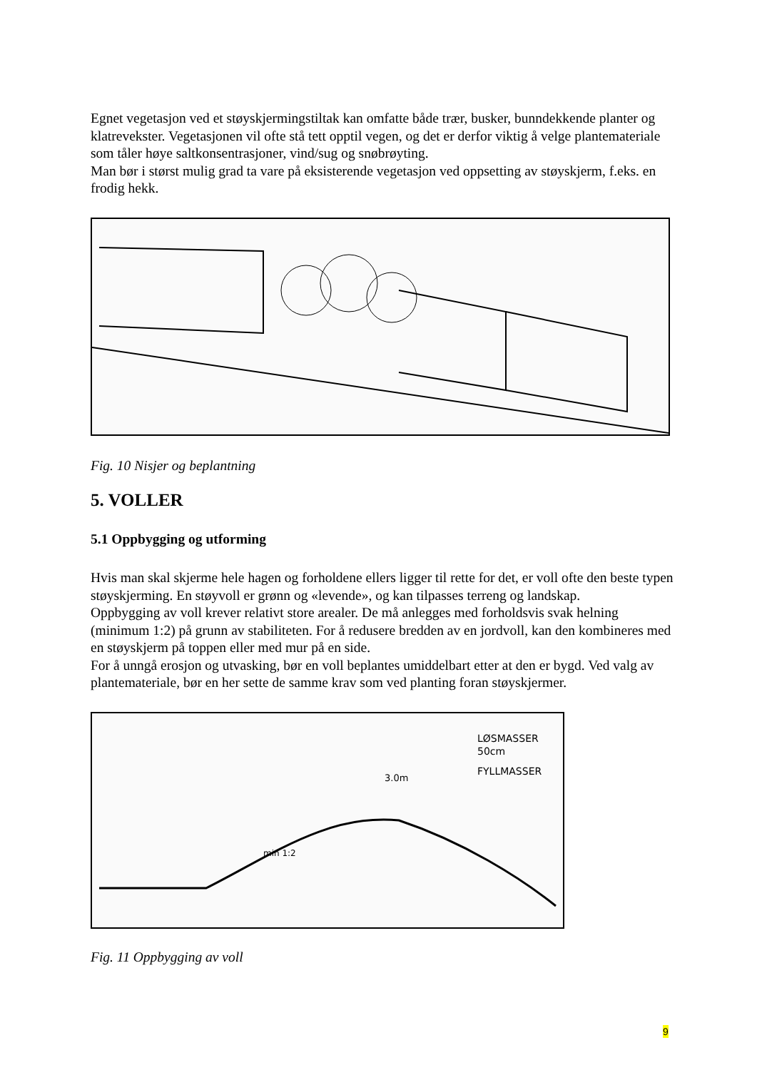Egnet vegetasjon ved et støyskjermingstiltak kan omfatte både trær, busker, bunndekkende planter og klatrevekster. Vegetasjonen vil ofte stå tett opptil vegen, og det er derfor viktig å velge plantemateriale som tåler høye saltkonsentrasjoner, vind/sug og snøbrøyting.
Man bør i størst mulig grad ta vare på eksisterende vegetasjon ved oppsetting av støyskjerm, f.eks. en frodig hekk.
Fig. 10 Nisjer og beplantning
5. VOLLER
5.1 Oppbygging og utforming
Hvis man skal skjerme hele hagen og forholdene ellers ligger til rette for det, er voll ofte den beste typen støyskjerming. En støyvoll er grønn og «levende», og kan tilpasses terreng og landskap.
Oppbygging av voll krever relativt store arealer. De må anlegges med forholdsvis svak helning (minimum 1:2) på grunn av stabiliteten. For å redusere bredden av en jordvoll, kan den kombineres med en støyskjerm på toppen eller med mur på en side.
For å unngå erosjon og utvasking, bør en voll beplantes umiddelbart etter at den er bygd. Ved valg av plantemateriale, bør en her sette de samme krav som ved planting foran støyskjermer.
LØSMASSER
50cm
FYLLMASSER
3.0m
min 1:2
Fig. 11 Oppbygging av voll
9